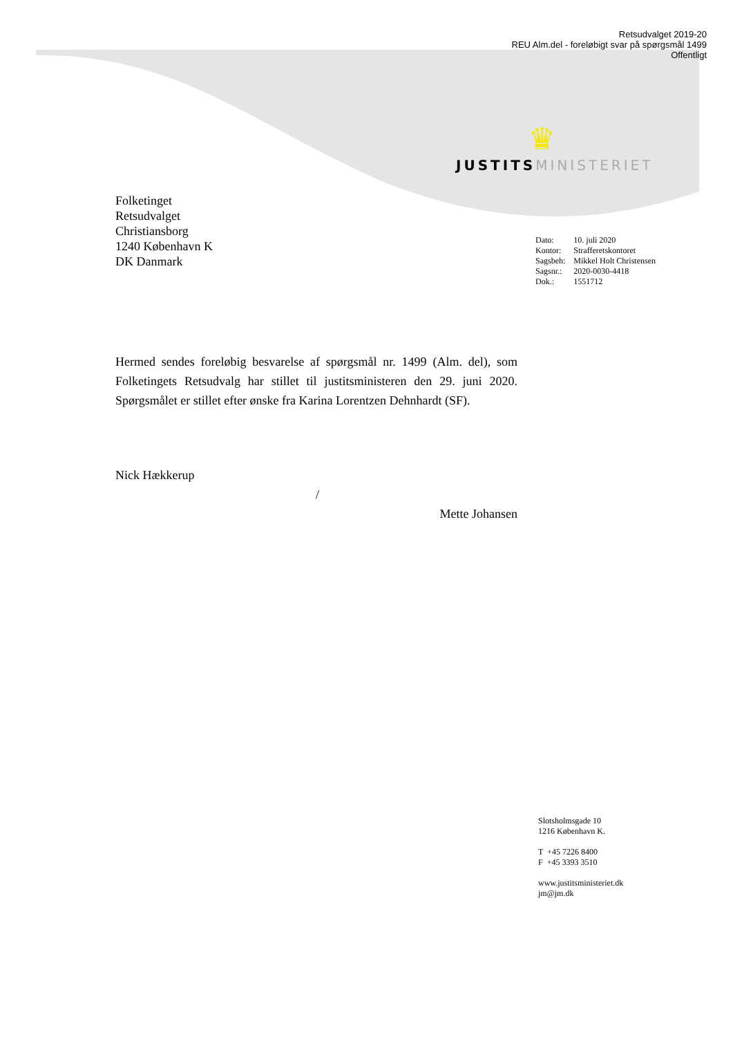Retsudvalget 2019-20
REU Alm.del - foreløbigt svar på spørgsmål 1499
Offentligt
♛
JUSTITS MINISTERIET
Folketinget
Retsudvalget
Christiansborg
1240 København K
DK Danmark
| Dato: | 10. juli 2020 |
| Kontor: | Strafferetskontoret |
| Sagsbeh: | Mikkel Holt Christensen |
| Sagsnr.: | 2020-0030-4418 |
| Dok.: | 1551712 |
Hermed sendes foreløbig besvarelse af spørgsmål nr. 1499 (Alm. del), som Folketingets Retsudvalg har stillet til justitsministeren den 29. juni 2020. Spørgsmålet er stillet efter ønske fra Karina Lorentzen Dehnhardt (SF).
Nick Hækkerup
/
Mette Johansen
Slotsholmsgade 10
1216 København K.
T +45 7226 8400
F +45 3393 3510
www.justitsministeriet.dk
jm@jm.dk